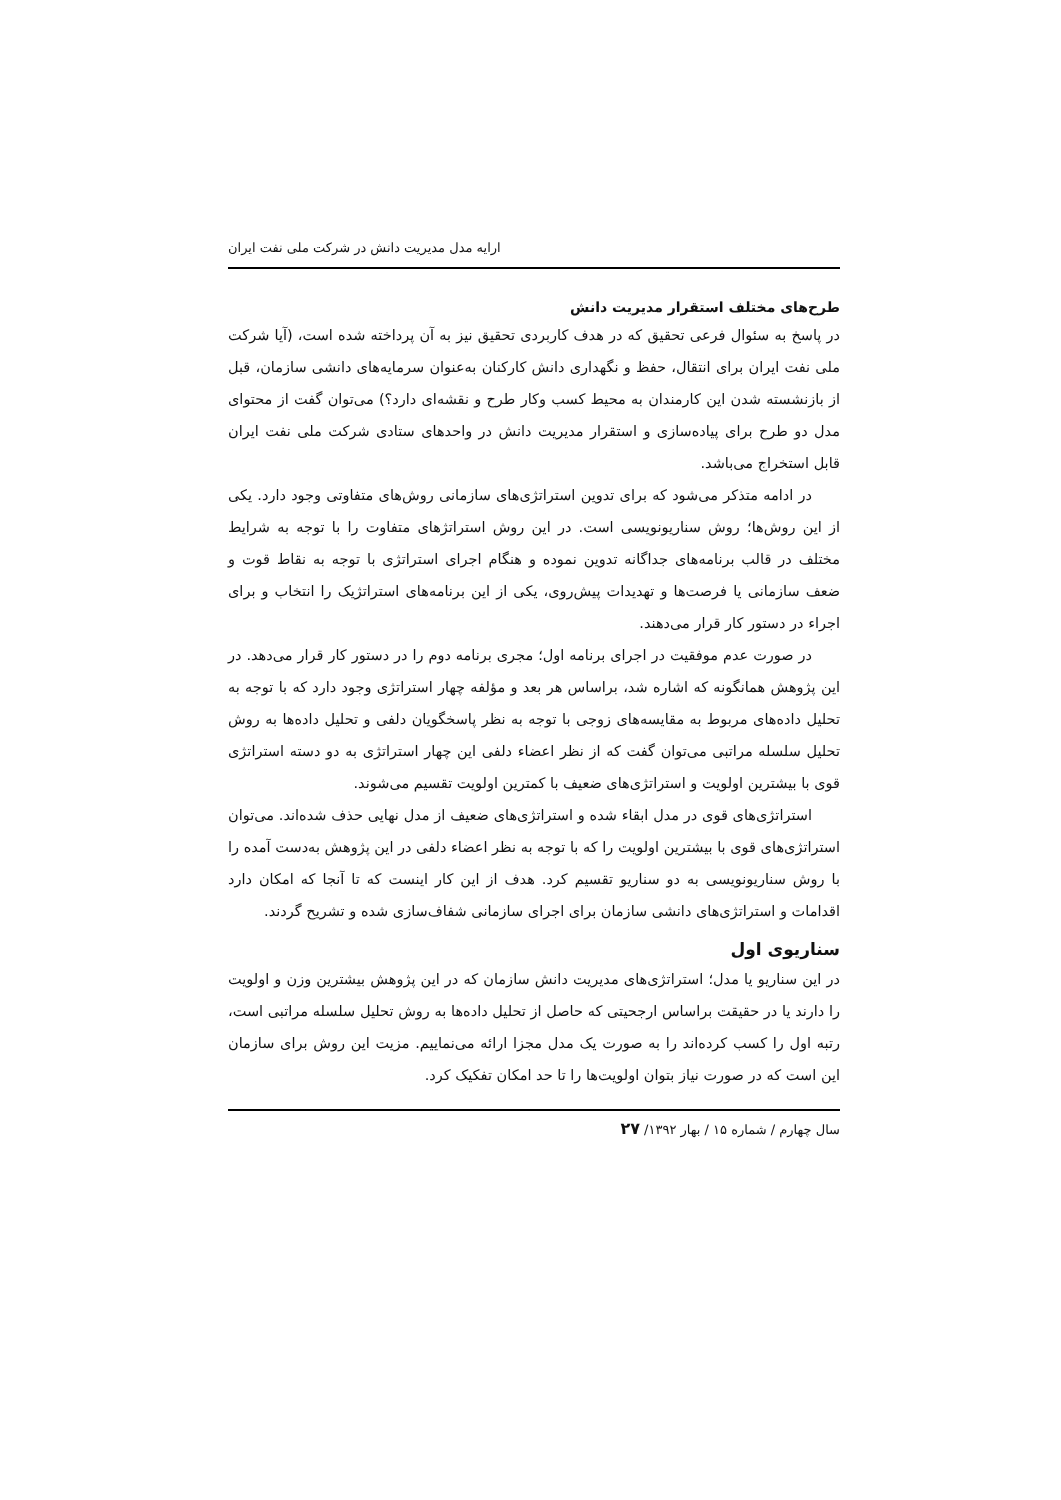ارایه مدل مدیریت دانش در شرکت ملی نفت ایران
طرح‌های مختلف استقرار مدیریت دانش
در پاسخ به سئوال فرعی تحقیق که در هدف کاربردی تحقیق نیز به آن پرداخته شده است، (آیا شرکت ملی نفت ایران برای انتقال، حفظ و نگهداری دانش کارکنان به‌عنوان سرمایه‌های دانشی سازمان، قبل از بازنشسته شدن این کارمندان به محیط کسب وکار طرح و نقشه‌ای دارد؟) می‌توان گفت از محتوای مدل دو طرح برای پیاده‌سازی و استقرار مدیریت دانش در واحدهای ستادی شرکت ملی نفت ایران قابل استخراج می‌باشد.
در ادامه متذکر می‌شود که برای تدوین استراتژی‌های سازمانی روش‌های متفاوتی وجود دارد. یکی از این روش‌ها؛ روش سناریونویسی است. در این روش استراتژهای متفاوت را با توجه به شرایط مختلف در قالب برنامه‌های جداگانه تدوین نموده و هنگام اجرای استراتژی با توجه به نقاط قوت و ضعف سازمانی یا فرصت‌ها و تهدیدات پیش‌روی، یکی از این برنامه‌های استراتژیک را انتخاب و برای اجراء در دستور کار قرار می‌دهند.
در صورت عدم موفقیت در اجرای برنامه اول؛ مجری برنامه دوم را در دستور کار قرار می‌دهد. در این پژوهش همانگونه که اشاره شد، براساس هر بعد و مؤلفه چهار استراتژی وجود دارد که با توجه به تحلیل داده‌های مربوط به مقایسه‌های زوجی با توجه به نظر پاسخگویان دلفی و تحلیل داده‌ها به روش تحلیل سلسله مراتبی می‌توان گفت که از نظر اعضاء دلفی این چهار استراتژی به دو دسته استراتژی قوی با بیشترین اولویت و استراتژی‌های ضعیف با کمترین اولویت تقسیم می‌شوند.
استراتژی‌های قوی در مدل ابقاء شده و استراتژی‌های ضعیف از مدل نهایی حذف شده‌اند. می‌توان استراتژی‌های قوی با بیشترین اولویت را که با توجه به نظر اعضاء دلفی در این پژوهش به‌دست آمده را با روش سناریونویسی به دو سناریو تقسیم کرد. هدف از این کار اینست که تا آنجا که امکان دارد اقدامات و استراتژی‌های دانشی سازمان برای اجرای سازمانی شفاف‌سازی شده و تشریح گردند.
سناریوی اول
در این سناریو یا مدل؛ استراتژی‌های مدیریت دانش سازمان که در این پژوهش بیشترین وزن و اولویت را دارند یا در حقیقت براساس ارجحیتی که حاصل از تحلیل داده‌ها به روش تحلیل سلسله مراتبی است، رتبه اول را کسب کرده‌اند را به صورت یک مدل مجزا ارائه می‌نماییم. مزیت این روش برای سازمان این است که در صورت نیاز بتوان اولویت‌ها را تا حد امکان تفکیک کرد.
سال چهارم / شماره ۱۵ / بهار ۱۳۹۲/ ۲۷